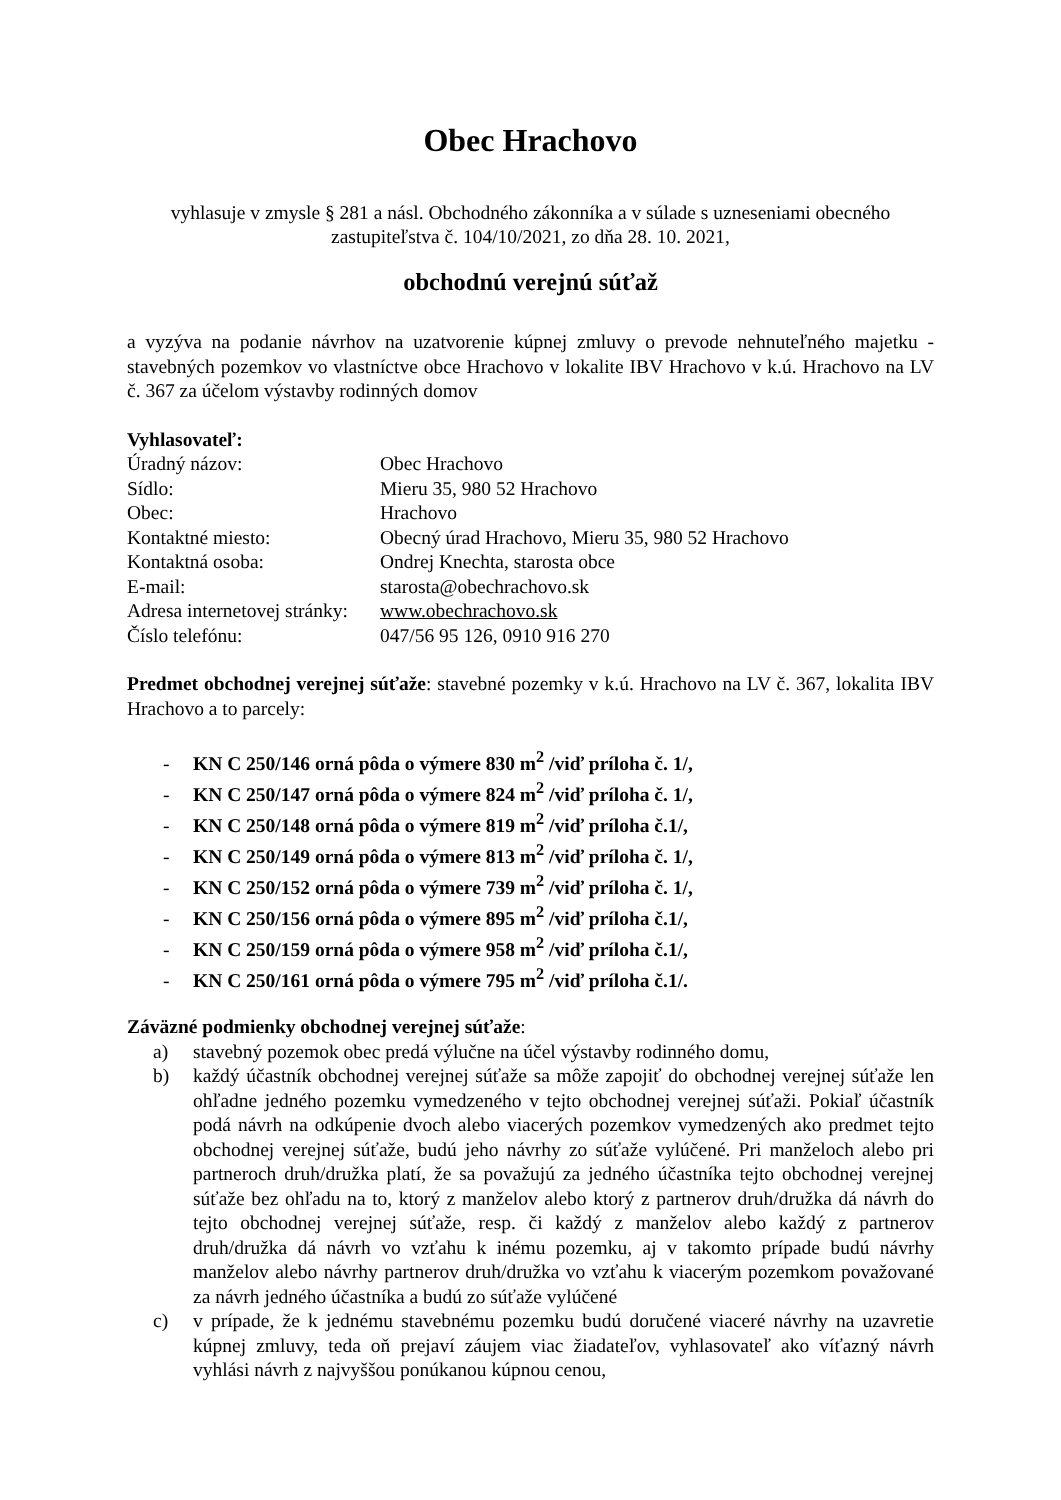Obec Hrachovo
vyhlasuje v zmysle § 281 a násl. Obchodného zákonníka a v súlade s uzneseniami obecného zastupiteľstva č. 104/10/2021, zo dňa 28. 10. 2021,
obchodnú verejnú súťaž
a vyzýva na podanie návrhov na uzatvorenie kúpnej zmluvy o prevode nehnuteľného majetku - stavebných pozemkov vo vlastníctve obce Hrachovo v lokalite IBV Hrachovo v k.ú. Hrachovo na LV č. 367 za účelom výstavby rodinných domov
Vyhlasovateľ:
| Úradný názov: | Obec Hrachovo |
| Sídlo: | Mieru 35, 980 52 Hrachovo |
| Obec: | Hrachovo |
| Kontaktné miesto: | Obecný úrad Hrachovo, Mieru 35, 980 52 Hrachovo |
| Kontaktná osoba: | Ondrej Knechta, starosta obce |
| E-mail: | starosta@obechrachovo.sk |
| Adresa internetovej stránky: | www.obechrachovo.sk |
| Číslo telefónu: | 047/56 95 126, 0910 916 270 |
Predmet obchodnej verejnej súťaže: stavebné pozemky v k.ú. Hrachovo na LV č. 367, lokalita IBV Hrachovo a to parcely:
- KN C 250/146 orná pôda o výmere 830 m<sup>2</sup> /viď príloha č. 1/,
- KN C 250/147 orná pôda o výmere 824 m<sup>2</sup> /viď príloha č. 1/,
- KN C 250/148 orná pôda o výmere 819 m<sup>2</sup> /viď príloha č.1/,
- KN C 250/149 orná pôda o výmere 813 m<sup>2</sup> /viď príloha č. 1/,
- KN C 250/152 orná pôda o výmere 739 m<sup>2</sup> /viď príloha č. 1/,
- KN C 250/156 orná pôda o výmere 895 m<sup>2</sup> /viď príloha č.1/,
- KN C 250/159 orná pôda o výmere 958 m<sup>2</sup> /viď príloha č.1/,
- KN C 250/161 orná pôda o výmere 795 m<sup>2</sup> /viď príloha č.1/.
Záväzné podmienky obchodnej verejnej súťaže:
a) stavebný pozemok obec predá výlučne na účel výstavby rodinného domu,
b) každý účastník obchodnej verejnej súťaže sa môže zapojiť do obchodnej verejnej súťaže len ohľadne jedného pozemku vymedzeného v tejto obchodnej verejnej súťaži. Pokiaľ účastník podá návrh na odkúpenie dvoch alebo viacerých pozemkov vymedzených ako predmet tejto obchodnej verejnej súťaže, budú jeho návrhy zo súťaže vylúčené. Pri manželoch alebo pri partneroch druh/družka platí, že sa považujú za jedného účastníka tejto obchodnej verejnej súťaže bez ohľadu na to, ktorý z manželov alebo ktorý z partnerov druh/družka dá návrh do tejto obchodnej verejnej súťaže, resp. či každý z manželov alebo každý z partnerov druh/družka dá návrh vo vzťahu k inému pozemku, aj v takomto prípade budú návrhy manželov alebo návrhy partnerov druh/družka vo vzťahu k viacerým pozemkom považované za návrh jedného účastníka a budú zo súťaže vylúčené
c) v prípade, že k jednému stavebnému pozemku budú doručené viaceré návrhy na uzavretie kúpnej zmluvy, teda oň prejaví záujem viac žiadateľov, vyhlasovateľ ako víťazný návrh vyhlási návrh z najvyššou ponúkanou kúpnou cenou,